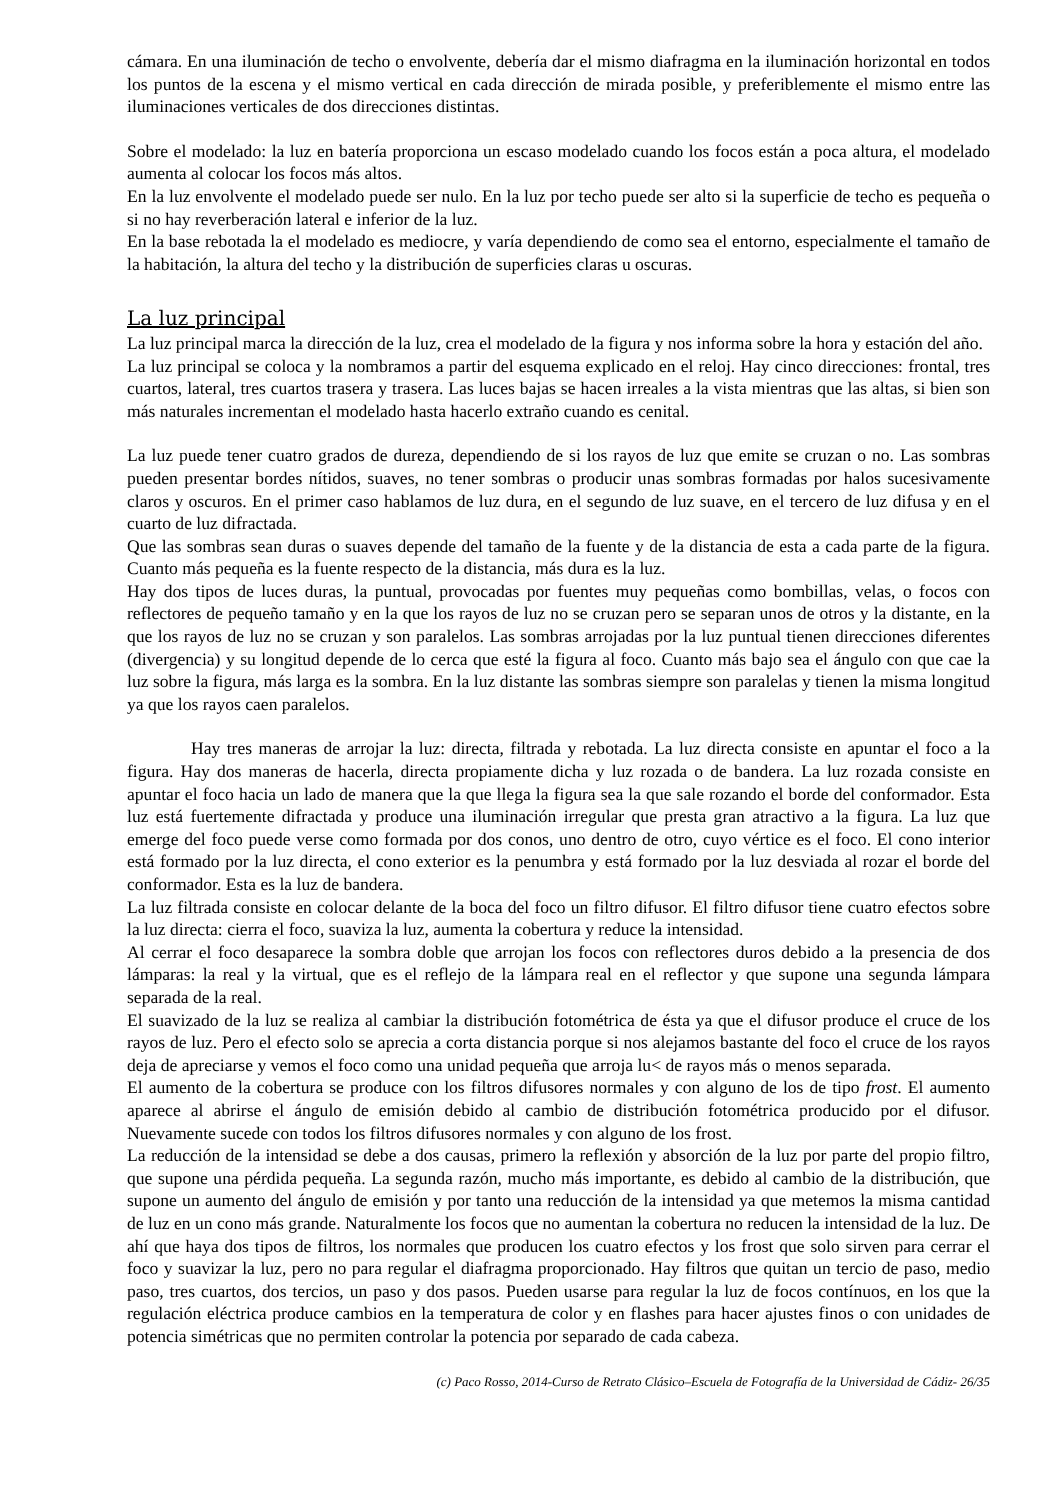cámara. En una iluminación de techo o envolvente, debería dar el mismo diafragma en la iluminación horizontal en todos los puntos de la escena y el mismo vertical en cada dirección de mirada posible, y preferiblemente el mismo entre las iluminaciones verticales de dos direcciones distintas.
Sobre el modelado: la luz en batería proporciona un escaso modelado cuando los focos están a poca altura, el modelado aumenta al colocar los focos más altos.
En la luz envolvente el modelado puede ser nulo. En la luz por techo puede ser alto si la superficie de techo es pequeña o si no hay reverberación lateral e inferior de la luz.
En la base rebotada la el modelado es mediocre, y varía dependiendo de como sea el entorno, especialmente el tamaño de la habitación, la altura del techo y la distribución de superficies claras u oscuras.
La luz principal
La luz principal marca la dirección de la luz, crea el modelado de la figura y nos informa sobre la hora y estación del año.
La luz principal se coloca y la nombramos a partir del esquema explicado en el reloj. Hay cinco direcciones: frontal, tres cuartos, lateral, tres cuartos trasera y trasera. Las luces bajas se hacen irreales a la vista mientras que las altas, si bien son más naturales incrementan el modelado hasta hacerlo extraño cuando es cenital.
La luz puede tener cuatro grados de dureza, dependiendo de si los rayos de luz que emite se cruzan o no. Las sombras pueden presentar bordes nítidos, suaves, no tener sombras o producir unas sombras formadas por halos sucesivamente claros y oscuros. En el primer caso hablamos de luz dura, en el segundo de luz suave, en el tercero de luz difusa y en el cuarto de luz difractada.
Que las sombras sean duras o suaves depende del tamaño de la fuente y de la distancia de esta a cada parte de la figura. Cuanto más pequeña es la fuente respecto de la distancia, más dura es la luz.
Hay dos tipos de luces duras, la puntual, provocadas por fuentes muy pequeñas como bombillas, velas, o focos con reflectores de pequeño tamaño y en la que los rayos de luz no se cruzan pero se separan unos de otros y la distante, en la que los rayos de luz no se cruzan y son paralelos. Las sombras arrojadas por la luz puntual tienen direcciones diferentes (divergencia) y su longitud depende de lo cerca que esté la figura al foco. Cuanto más bajo sea el ángulo con que cae la luz sobre la figura, más larga es la sombra. En la luz distante las sombras siempre son paralelas y tienen la misma longitud ya que los rayos caen paralelos.
Hay tres maneras de arrojar la luz: directa, filtrada y rebotada. La luz directa consiste en apuntar el foco a la figura. Hay dos maneras de hacerla, directa propiamente dicha y luz rozada o de bandera. La luz rozada consiste en apuntar el foco hacia un lado de manera que la que llega la figura sea la que sale rozando el borde del conformador. Esta luz está fuertemente difractada y produce una iluminación irregular que presta gran atractivo a la figura. La luz que emerge del foco puede verse como formada por dos conos, uno dentro de otro, cuyo vértice es el foco. El cono interior está formado por la luz directa, el cono exterior es la penumbra y está formado por la luz desviada al rozar el borde del conformador. Esta es la luz de bandera.
La luz filtrada consiste en colocar delante de la boca del foco un filtro difusor. El filtro difusor tiene cuatro efectos sobre la luz directa: cierra el foco, suaviza la luz, aumenta la cobertura y reduce la intensidad.
Al cerrar el foco desaparece la sombra doble que arrojan los focos con reflectores duros debido a la presencia de dos lámparas: la real y la virtual, que es el reflejo de la lámpara real en el reflector y que supone una segunda lámpara separada de la real.
El suavizado de la luz se realiza al cambiar la distribución fotométrica de ésta ya que el difusor produce el cruce de los rayos de luz. Pero el efecto solo se aprecia a corta distancia porque si nos alejamos bastante del foco el cruce de los rayos deja de apreciarse y vemos el foco como una unidad pequeña que arroja lu< de rayos más o menos separada.
El aumento de la cobertura se produce con los filtros difusores normales y con alguno de los de tipo frost. El aumento aparece al abrirse el ángulo de emisión debido al cambio de distribución fotométrica producido por el difusor. Nuevamente sucede con todos los filtros difusores normales y con alguno de los frost.
La reducción de la intensidad se debe a dos causas, primero la reflexión y absorción de la luz por parte del propio filtro, que supone una pérdida pequeña. La segunda razón, mucho más importante, es debido al cambio de la distribución, que supone un aumento del ángulo de emisión y por tanto una reducción de la intensidad ya que metemos la misma cantidad de luz en un cono más grande. Naturalmente los focos que no aumentan la cobertura no reducen la intensidad de la luz. De ahí que haya dos tipos de filtros, los normales que producen los cuatro efectos y los frost que solo sirven para cerrar el foco y suavizar la luz, pero no para regular el diafragma proporcionado. Hay filtros que quitan un tercio de paso, medio paso, tres cuartos, dos tercios, un paso y dos pasos. Pueden usarse para regular la luz de focos contínuos, en los que la regulación eléctrica produce cambios en la temperatura de color y en flashes para hacer ajustes finos o con unidades de potencia simétricas que no permiten controlar la potencia por separado de cada cabeza.
(c) Paco Rosso, 2014-Curso de Retrato Clásico–Escuela de Fotografía de la Universidad de Cádiz- 26/35